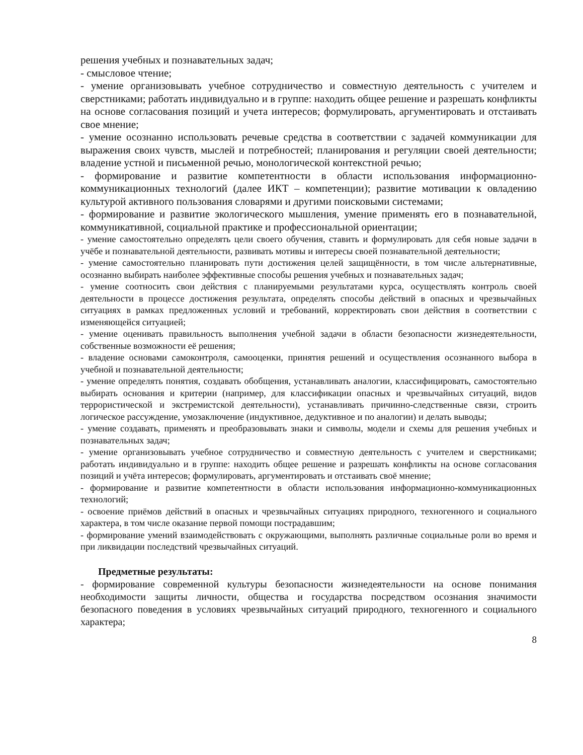решения учебных и познавательных задач;
- смысловое чтение;
- умение организовывать учебное сотрудничество и совместную деятельность с учителем и сверстниками; работать индивидуально и в группе: находить общее решение и разрешать конфликты на основе согласования позиций и учета интересов; формулировать, аргументировать и отстаивать свое мнение;
- умение осознанно использовать речевые средства в соответствии с задачей коммуникации для выражения своих чувств, мыслей и потребностей; планирования и регуляции своей деятельности; владение устной и письменной речью, монологической контекстной речью;
- формирование и развитие компетентности в области использования информационно-коммуникационных технологий (далее ИКТ – компетенции); развитие мотивации к овладению культурой активного пользования словарями и другими поисковыми системами;
- формирование и развитие экологического мышления, умение применять его в познавательной, коммуникативной, социальной практике и профессиональной ориентации;
- умение самостоятельно определять цели своего обучения, ставить и формулировать для себя новые задачи в учёбе и познавательной деятельности, развивать мотивы и интересы своей познавательной деятельности;
- умение самостоятельно планировать пути достижения целей защищённости, в том числе альтернативные, осознанно выбирать наиболее эффективные способы решения учебных и познавательных задач;
- умение соотносить свои действия с планируемыми результатами курса, осуществлять контроль своей деятельности в процессе достижения результата, определять способы действий в опасных и чрезвычайных ситуациях в рамках предложенных условий и требований, корректировать свои действия в соответствии с изменяющейся ситуацией;
- умение оценивать правильность выполнения учебной задачи в области безопасности жизнедеятельности, собственные возможности её решения;
- владение основами самоконтроля, самооценки, принятия решений и осуществления осознанного выбора в учебной и познавательной деятельности;
- умение определять понятия, создавать обобщения, устанавливать аналогии, классифицировать, самостоятельно выбирать основания и критерии (например, для классификации опасных и чрезвычайных ситуаций, видов террористической и экстремистской деятельности), устанавливать причинно-следственные связи, строить логическое рассуждение, умозаключение (индуктивное, дедуктивное и по аналогии) и делать выводы;
- умение создавать, применять и преобразовывать знаки и символы, модели и схемы для решения учебных и познавательных задач;
- умение организовывать учебное сотрудничество и совместную деятельность с учителем и сверстниками; работать индивидуально и в группе: находить общее решение и разрешать конфликты на основе согласования позиций и учёта интересов; формулировать, аргументировать и отстаивать своё мнение;
- формирование и развитие компетентности в области использования информационно-коммуникационных технологий;
- освоение приёмов действий в опасных и чрезвычайных ситуациях природного, техногенного и социального характера, в том числе оказание первой помощи пострадавшим;
- формирование умений взаимодействовать с окружающими, выполнять различные социальные роли во время и при ликвидации последствий чрезвычайных ситуаций.
Предметные результаты:
- формирование современной культуры безопасности жизнедеятельности на основе понимания необходимости защиты личности, общества и государства посредством осознания значимости безопасного поведения в условиях чрезвычайных ситуаций природного, техногенного и социального характера;
8